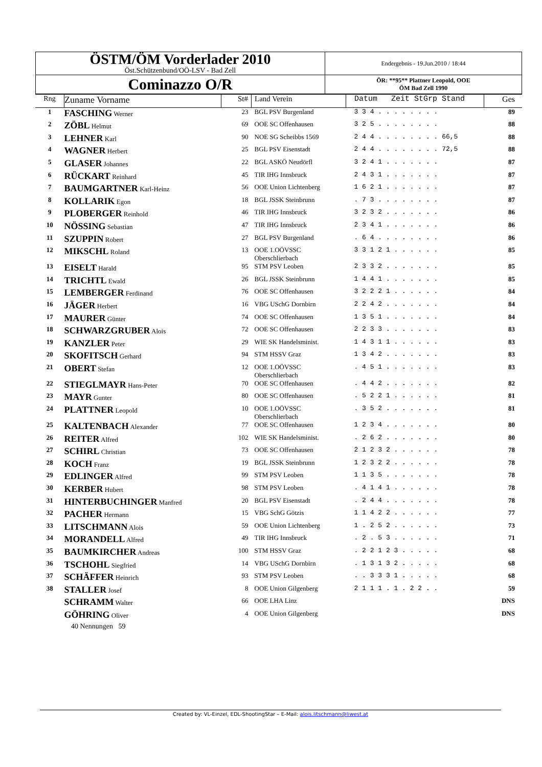| ÖSTM/ÖM Vorderlader 2010 Öst.Schützenbund/OÖ-LSV - Bad Zell | Endergebnis - 19.Jun.2010 / 18:44 |
| Cominazzo O/R | ÖR: **95** Plattner Leopold, OOE ÖM Bad Zell 1990 |
| Rng | Zuname Vorname | St# | Land Verein | Datum Zeit StGrp Stand | Ges |
| 1 | FASCHING Werner | 23 | BGL PSV Burgenland | 3 3 4 . . . . . . . . | 89 |
| 2 | ZÖBL Helmut | 69 | OOE SC Offenhausen | 3 2 5 . . . . . . . . | 88 |
| 3 | LEHNER Karl | 90 | NOE SG Scheibbs 1569 | 2 4 4 . . . . . . . . 66,5 | 88 |
| 4 | WAGNER Herbert | 25 | BGL PSV Eisenstadt | 2 4 4 . . . . . . . . 72,5 | 88 |
| 5 | GLASER Johannes | 22 | BGL ASKÖ Neudörfl | 3 2 4 1 . . . . . . . | 87 |
| 6 | RÜCKART Reinhard | 45 | TIR IHG Innsbruck | 2 4 3 1 . . . . . . . | 87 |
| 7 | BAUMGARTNER Karl-Heinz | 56 | OOE Union Lichtenberg | 1 6 2 1 . . . . . . . | 87 |
| 8 | KOLLARIK Egon | 18 | BGL JSSK Steinbrunn | . 7 3 . . . . . . . . | 87 |
| 9 | PLOBERGER Reinhold | 46 | TIR IHG Innsbruck | 3 2 3 2 . . . . . . . | 86 |
| 10 | NÖSSING Sebastian | 47 | TIR IHG Innsbruck | 2 3 4 1 . . . . . . . | 86 |
| 11 | SZUPPIN Robert | 27 | BGL PSV Burgenland | . 6 4 . . . . . . . . | 86 |
| 12 | MIKSCHL Roland | 13 | OOE 1.OÖVSSC Oberschlierbach | 3 3 1 2 1 . . . . . . | 85 |
| 13 | EISELT Harald | 95 | STM PSV Leoben | 2 3 3 2 . . . . . . . | 85 |
| 14 | TRICHTL Ewald | 26 | BGL JSSK Steinbrunn | 1 4 4 1 . . . . . . . | 85 |
| 15 | LEMBERGER Ferdinand | 76 | OOE SC Offenhausen | 3 2 2 2 1 . . . . . . | 84 |
| 16 | JÄGER Herbert | 16 | VBG USchG Dornbirn | 2 2 4 2 . . . . . . . | 84 |
| 17 | MAURER Günter | 74 | OOE SC Offenhausen | 1 3 5 1 . . . . . . . | 84 |
| 18 | SCHWARZGRUBER Alois | 72 | OOE SC Offenhausen | 2 2 3 3 . . . . . . . | 83 |
| 19 | KANZLER Peter | 29 | WIE SK Handelsminist. | 1 4 3 1 1 . . . . . . | 83 |
| 20 | SKOFITSCH Gerhard | 94 | STM HSSV Graz | 1 3 4 2 . . . . . . . | 83 |
| 21 | OBERT Stefan | 12 | OOE 1.OÖVSSC Oberschlierbach | . 4 5 1 . . . . . . . | 83 |
| 22 | STIEGLMAYR Hans-Peter | 70 | OOE SC Offenhausen | . 4 4 2 . . . . . . . | 82 |
| 23 | MAYR Gunter | 80 | OOE SC Offenhausen | . 5 2 2 1 . . . . . . | 81 |
| 24 | PLATTNER Leopold | 10 | OOE 1.OÖVSSC Oberschlierbach | . 3 5 2 . . . . . . . | 81 |
| 25 | KALTENBACH Alexander | 77 | OOE SC Offenhausen | 1 2 3 4 . . . . . . . | 80 |
| 26 | REITER Alfred | 102 | WIE SK Handelsminist. | . 2 6 2 . . . . . . . | 80 |
| 27 | SCHIRL Christian | 73 | OOE SC Offenhausen | 2 1 2 3 2 . . . . . . | 78 |
| 28 | KOCH Franz | 19 | BGL JSSK Steinbrunn | 1 2 3 2 2 . . . . . . | 78 |
| 29 | EDLINGER Alfred | 99 | STM PSV Leoben | 1 1 3 5 . . . . . . . | 78 |
| 30 | KERBER Hubert | 98 | STM PSV Leoben | . 4 1 4 1 . . . . . . | 78 |
| 31 | HINTERBUCHINGER Manfred | 20 | BGL PSV Eisenstadt | . 2 4 4 . . . . . . . | 78 |
| 32 | PACHER Hermann | 15 | VBG SchG Götzis | 1 1 4 2 2 . . . . . . | 77 |
| 33 | LITSCHMANN Alois | 59 | OOE Union Lichtenberg | 1 . 2 5 2 . . . . . . | 73 |
| 34 | MORANDELL Alfred | 49 | TIR IHG Innsbruck | . 2 . 5 3 . . . . . . | 71 |
| 35 | BAUMKIRCHER Andreas | 100 | STM HSSV Graz | . 2 2 1 2 3 . . . . . | 68 |
| 36 | TSCHOHL Siegfried | 14 | VBG USchG Dornbirn | . 1 3 1 3 2 . . . . . | 68 |
| 37 | SCHÄFFER Heinrich | 93 | STM PSV Leoben | . . 3 3 3 1 . . . . . | 68 |
| 38 | STALLER Josef | 8 | OOE Union Gilgenberg | 2 1 1 1 . 1 . 2 2 . . | 59 |
| | SCHRAMM Walter | 66 | OOE LHA Linz | | DNS |
| | GÖHRING Oliver | 4 | OOE Union Gilgenberg | | DNS |
40 Nennungen 59
Created by: VL-Einzel, EDL-ShootingStar – E-Mail: alois.litschmann@liwest.at